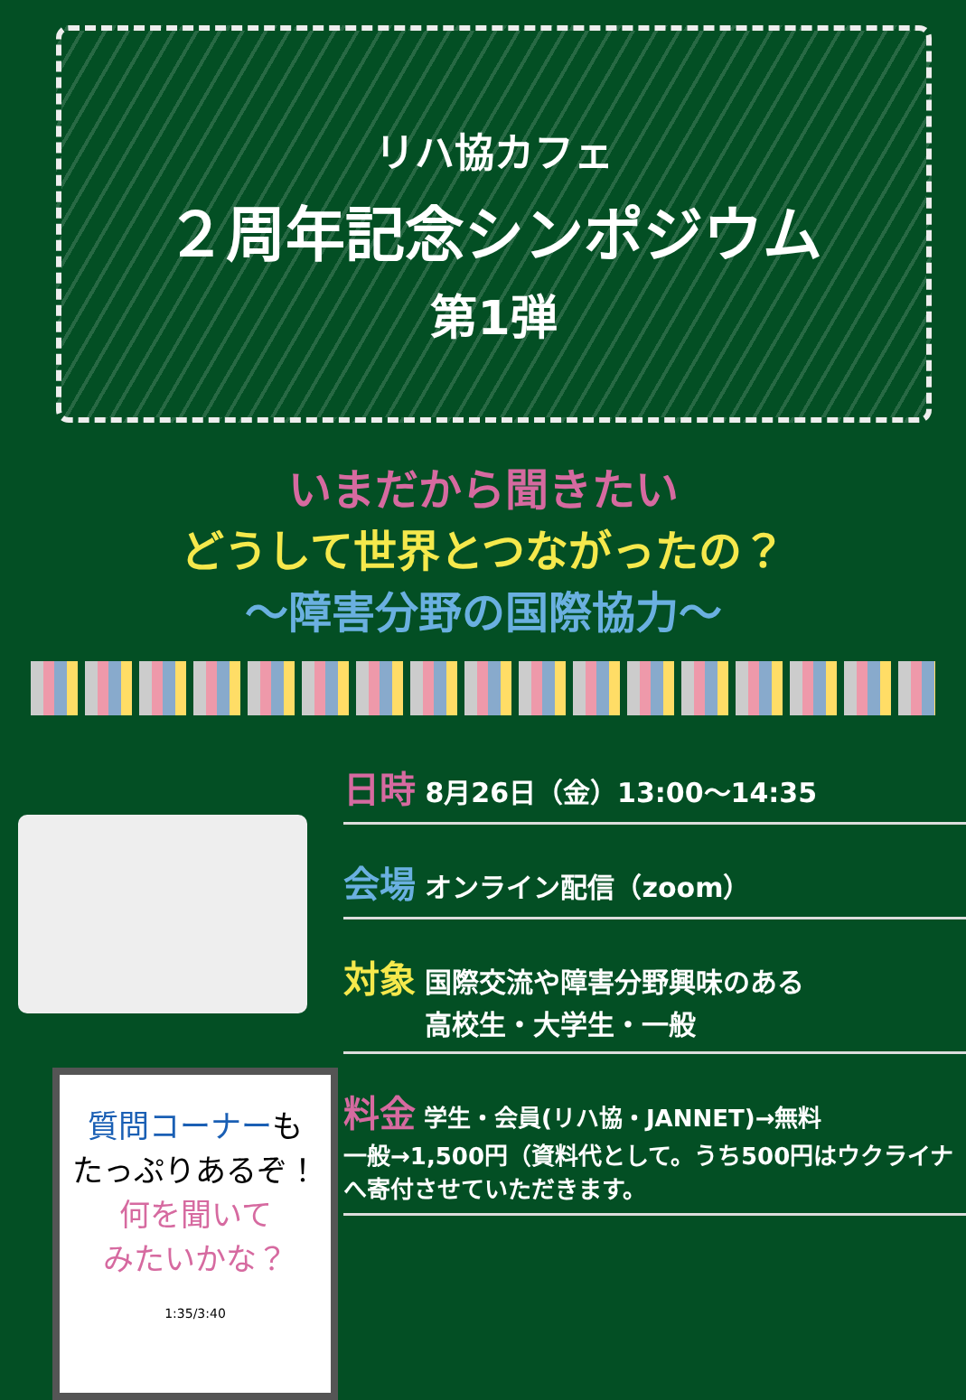リハ協カフェ
２周年記念シンポジウム
第1弾
いまだから聞きたい
どうして世界とつながったの？
～障害分野の国際協力～
質問コーナーも
たっぷりあるぞ！
何を聞いて
みたいかな？
1:35/3:40
日時 8月26日（金）13:00～14:35
会場 オンライン配信（zoom）
対象 国際交流や障害分野興味のある
　　　高校生・大学生・一般
料金 学生・会員(リハ協・JANNET)→無料
一般→1,500円（資料代として。うち500円はウクライナへ寄付させていただきます。